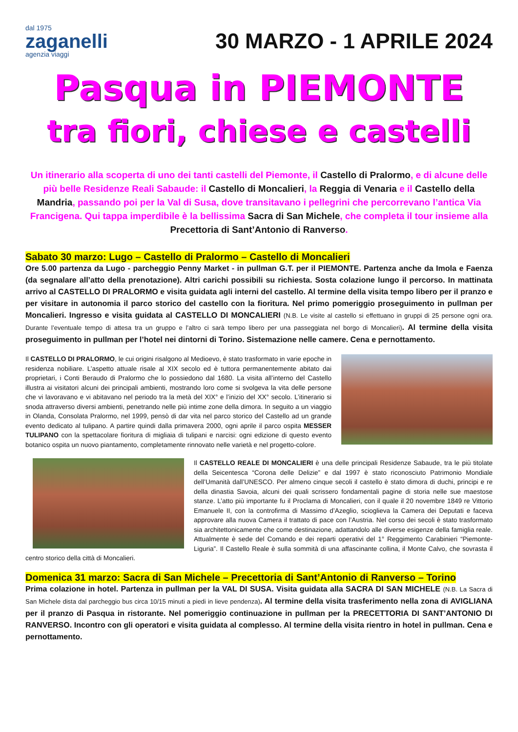dal 1975
zaganelli
agenzia viaggi
30 MARZO - 1 APRILE 2024
Pasqua in PIEMONTE
tra fiori, chiese e castelli
Un itinerario alla scoperta di uno dei tanti castelli del Piemonte, il Castello di Pralormo, e di alcune delle più belle Residenze Reali Sabaude: il Castello di Moncalieri, la Reggia di Venaria e il Castello della Mandria, passando poi per la Val di Susa, dove transitavano i pellegrini che percorrevano l’antica Via Francigena. Qui tappa imperdibile è la bellissima Sacra di San Michele, che completa il tour insieme alla Precettoria di Sant’Antonio di Ranverso.
Sabato 30 marzo: Lugo – Castello di Pralormo – Castello di Moncalieri
Ore 5.00 partenza da Lugo - parcheggio Penny Market - in pullman G.T. per il PIEMONTE. Partenza anche da Imola e Faenza (da segnalare all’atto della prenotazione). Altri carichi possibili su richiesta. Sosta colazione lungo il percorso. In mattinata arrivo al CASTELLO DI PRALORMO e visita guidata agli interni del castello. Al termine della visita tempo libero per il pranzo e per visitare in autonomia il parco storico del castello con la fioritura. Nel primo pomeriggio proseguimento in pullman per Moncalieri. Ingresso e visita guidata al CASTELLO DI MONCALIERI (N.B. Le visite al castello si effettuano in gruppi di 25 persone ogni ora. Durante l’eventuale tempo di attesa tra un gruppo e l’altro ci sarà tempo libero per una passeggiata nel borgo di Moncalieri). Al termine della visita proseguimento in pullman per l’hotel nei dintorni di Torino. Sistemazione nelle camere. Cena e pernottamento.
Il CASTELLO DI PRALORMO, le cui origini risalgono al Medioevo, è stato trasformato in varie epoche in residenza nobiliare. L’aspetto attuale risale al XIX secolo ed è tuttora permanentemente abitato dai proprietari, i Conti Beraudo di Pralormo che lo possiedono dal 1680. La visita all’interno del Castello illustra ai visitatori alcuni dei principali ambienti, mostrando loro come si svolgeva la vita delle persone che vi lavoravano e vi abitavano nel periodo tra la metà del XIX° e l’inizio del XX° secolo. L’itinerario si snoda attraverso diversi ambienti, penetrando nelle più intime zone della dimora. In seguito a un viaggio in Olanda, Consolata Pralormo, nel 1999, pensò di dar vita nel parco storico del Castello ad un grande evento dedicato al tulipano. A partire quindi dalla primavera 2000, ogni aprile il parco ospita MESSER TULIPANO con la spettacolare fioritura di migliaia di tulipani e narcisi: ogni edizione di questo evento botanico ospita un nuovo piantamento, completamente rinnovato nelle varietà e nel progetto-colore.
Il CASTELLO REALE DI MONCALIERI è una delle principali Residenze Sabaude, tra le più titolate della Seicentesca “Corona delle Delizie” e dal 1997 è stato riconosciuto Patrimonio Mondiale dell’Umanità dall’UNESCO. Per almeno cinque secoli il castello è stato dimora di duchi, principi e re della dinastia Savoia, alcuni dei quali scrissero fondamentali pagine di storia nelle sue maestose stanze. L’atto più importante fu il Proclama di Moncalieri, con il quale il 20 novembre 1849 re Vittorio Emanuele II, con la controfirma di Massimo d’Azeglio, scioglieva la Camera dei Deputati e faceva approvare alla nuova Camera il trattato di pace con l’Austria. Nel corso dei secoli è stato trasformato sia architettonicamente che come destinazione, adattandolo alle diverse esigenze della famiglia reale. Attualmente è sede del Comando e dei reparti operativi del 1° Reggimento Carabinieri “Piemonte- Liguria”. Il Castello Reale è sulla sommità di una affascinante collina, il Monte Calvo, che sovrasta il centro storico della città di Moncalieri.
Domenica 31 marzo: Sacra di San Michele – Precettoria di Sant’Antonio di Ranverso – Torino
Prima colazione in hotel. Partenza in pullman per la VAL DI SUSA. Visita guidata alla SACRA DI SAN MICHELE (N.B. La Sacra di San Michele dista dal parcheggio bus circa 10/15 minuti a piedi in lieve pendenza). Al termine della visita trasferimento nella zona di AVIGLIANA per il pranzo di Pasqua in ristorante. Nel pomeriggio continuazione in pullman per la PRECETTORIA DI SANT’ANTONIO DI RANVERSO. Incontro con gli operatori e visita guidata al complesso. Al termine della visita rientro in hotel in pullman. Cena e pernottamento.